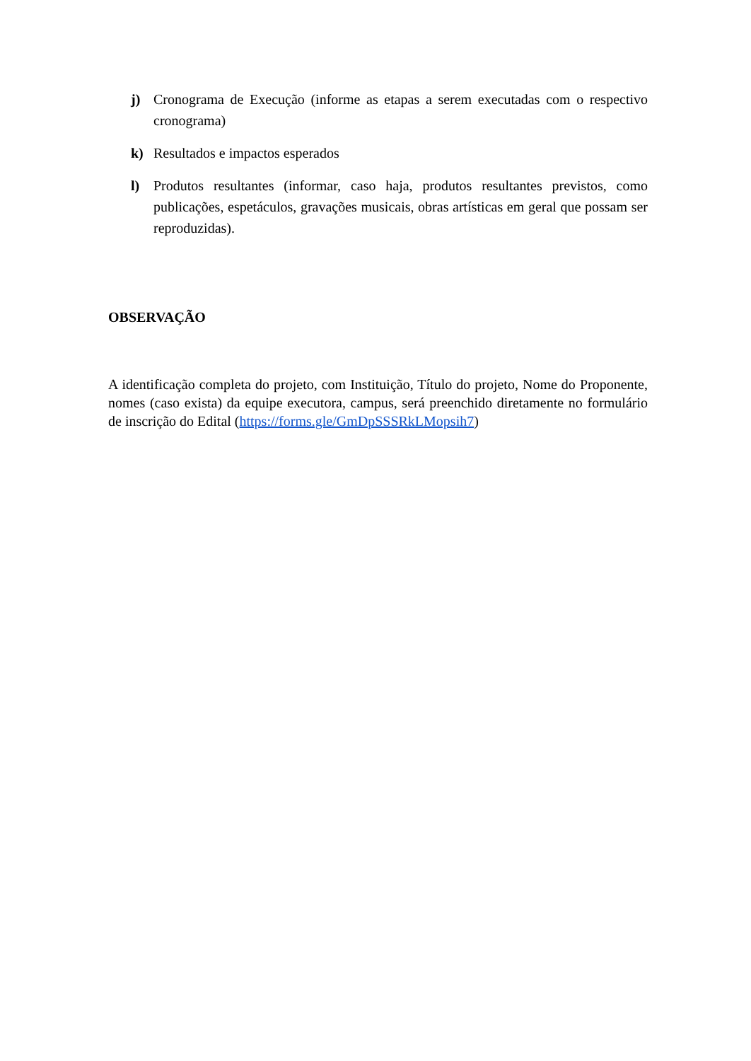j) Cronograma de Execução (informe as etapas a serem executadas com o respectivo cronograma)
k) Resultados e impactos esperados
l) Produtos resultantes (informar, caso haja, produtos resultantes previstos, como publicações, espetáculos, gravações musicais, obras artísticas em geral que possam ser reproduzidas).
OBSERVAÇÃO
A identificação completa do projeto, com Instituição, Título do projeto, Nome do Proponente, nomes (caso exista) da equipe executora, campus, será preenchido diretamente no formulário de inscrição do Edital (https://forms.gle/GmDpSSSRkLMopsih7)